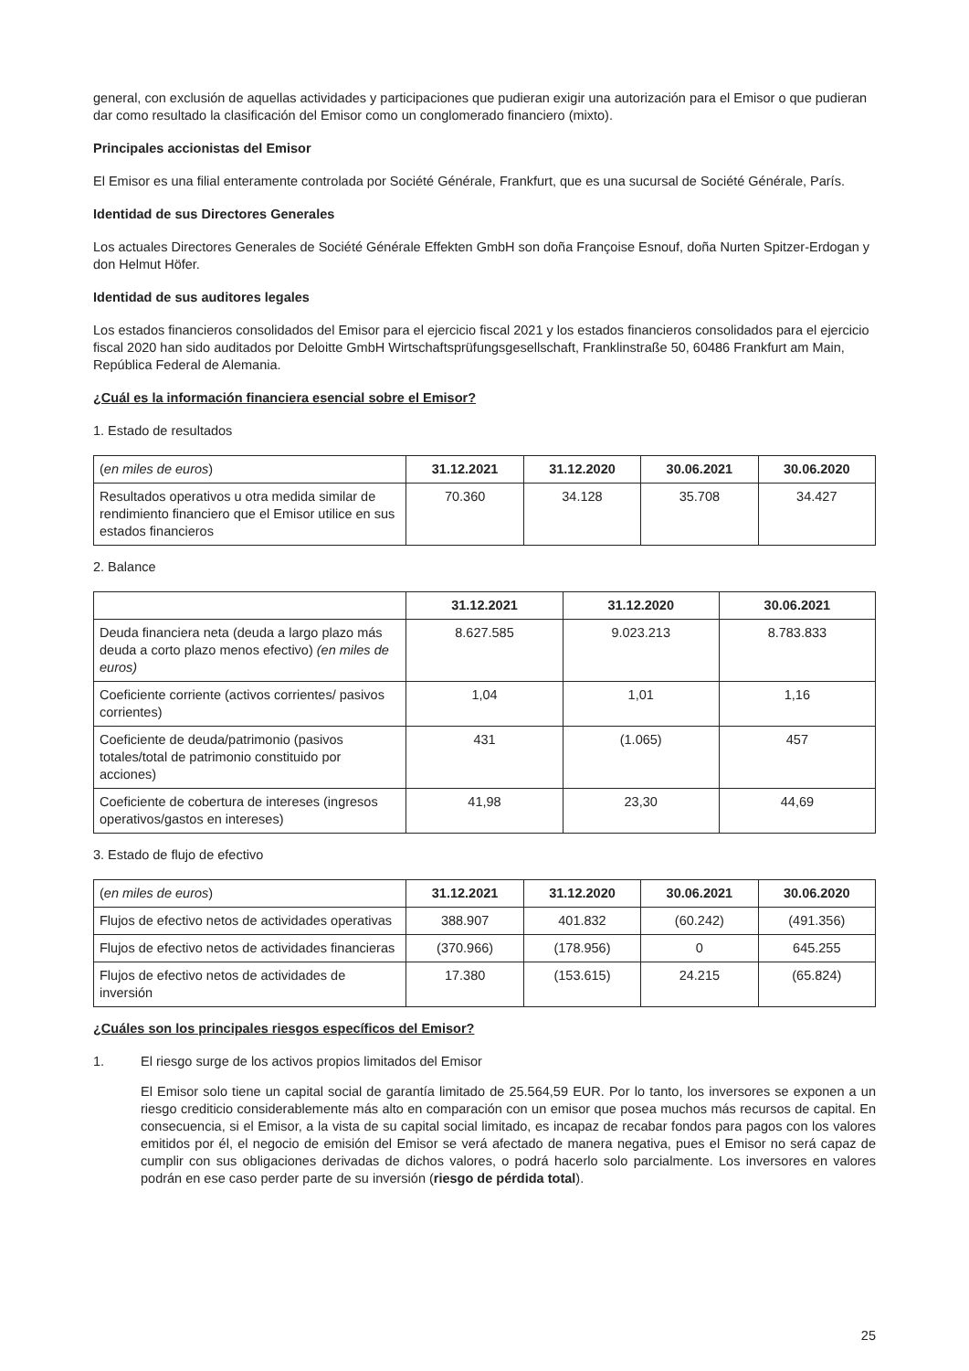general, con exclusión de aquellas actividades y participaciones que pudieran exigir una autorización para el Emisor o que pudieran dar como resultado la clasificación del Emisor como un conglomerado financiero (mixto).
Principales accionistas del Emisor
El Emisor es una filial enteramente controlada por Société Générale, Frankfurt, que es una sucursal de Société Générale, París.
Identidad de sus Directores Generales
Los actuales Directores Generales de Société Générale Effekten GmbH son doña Françoise Esnouf, doña Nurten Spitzer-Erdogan y don Helmut Höfer.
Identidad de sus auditores legales
Los estados financieros consolidados del Emisor para el ejercicio fiscal 2021 y los estados financieros consolidados para el ejercicio fiscal 2020 han sido auditados por Deloitte GmbH Wirtschaftsprüfungsgesellschaft, Franklinstraße 50, 60486 Frankfurt am Main, República Federal de Alemania.
¿Cuál es la información financiera esencial sobre el Emisor?
1. Estado de resultados
| ( en miles de euros ) | 31.12.2021 | 31.12.2020 | 30.06.2021 | 30.06.2020 |
| Resultados operativos u otra medida similar de rendimiento financiero que el Emisor utilice en sus estados financieros | 70.360 | 34.128 | 35.708 | 34.427 |
2. Balance
| | 31.12.2021 | 31.12.2020 | 30.06.2021 |
| Deuda financiera neta (deuda a largo plazo más deuda a corto plazo menos efectivo) (en miles de euros) | 8.627.585 | 9.023.213 | 8.783.833 |
| Coeficiente corriente (activos corrientes/ pasivos corrientes) | 1,04 | 1,01 | 1,16 |
| Coeficiente de deuda/patrimonio (pasivos totales/total de patrimonio constituido por acciones) | 431 | (1.065) | 457 |
| Coeficiente de cobertura de intereses (ingresos operativos/gastos en intereses) | 41,98 | 23,30 | 44,69 |
3. Estado de flujo de efectivo
| ( en miles de euros ) | 31.12.2021 | 31.12.2020 | 30.06.2021 | 30.06.2020 |
| Flujos de efectivo netos de actividades operativas | 388.907 | 401.832 | (60.242) | (491.356) |
| Flujos de efectivo netos de actividades financieras | (370.966) | (178.956) | 0 | 645.255 |
| Flujos de efectivo netos de actividades de inversión | 17.380 | (153.615) | 24.215 | (65.824) |
¿Cuáles son los principales riesgos específicos del Emisor?
1. El riesgo surge de los activos propios limitados del Emisor
El Emisor solo tiene un capital social de garantía limitado de 25.564,59 EUR. Por lo tanto, los inversores se exponen a un riesgo crediticio considerablemente más alto en comparación con un emisor que posea muchos más recursos de capital. En consecuencia, si el Emisor, a la vista de su capital social limitado, es incapaz de recabar fondos para pagos con los valores emitidos por él, el negocio de emisión del Emisor se verá afectado de manera negativa, pues el Emisor no será capaz de cumplir con sus obligaciones derivadas de dichos valores, o podrá hacerlo solo parcialmente. Los inversores en valores podrán en ese caso perder parte de su inversión (riesgo de pérdida total).
25